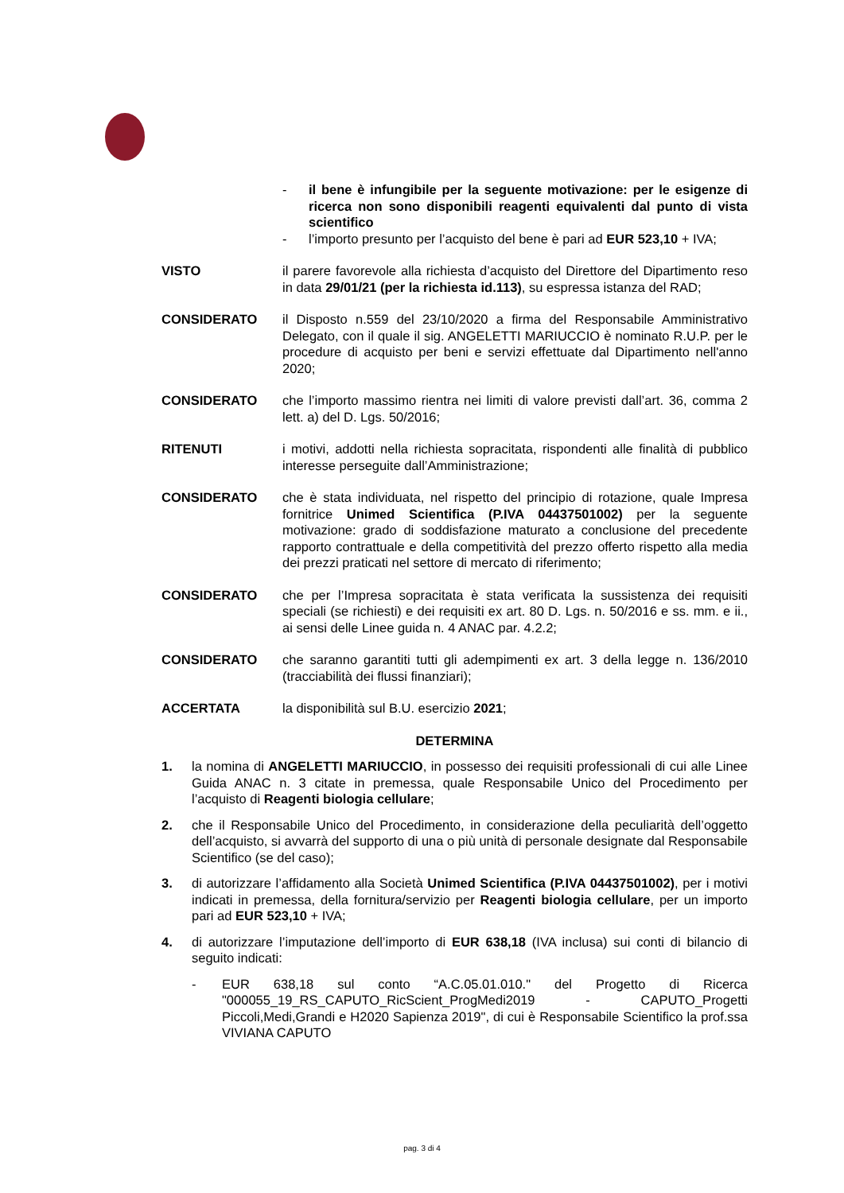- il bene è infungibile per la seguente motivazione: per le esigenze di ricerca non sono disponibili reagenti equivalenti dal punto di vista scientifico
- l’importo presunto per l’acquisto del bene è pari ad EUR 523,10 + IVA;
VISTO il parere favorevole alla richiesta d’acquisto del Direttore del Dipartimento reso in data 29/01/21 (per la richiesta id.113), su espressa istanza del RAD;
CONSIDERATO il Disposto n.559 del 23/10/2020 a firma del Responsabile Amministrativo Delegato, con il quale il sig. ANGELETTI MARIUCCIO è nominato R.U.P. per le procedure di acquisto per beni e servizi effettuate dal Dipartimento nell'anno 2020;
CONSIDERATO che l’importo massimo rientra nei limiti di valore previsti dall’art. 36, comma 2 lett. a) del D. Lgs. 50/2016;
RITENUTI i motivi, addotti nella richiesta sopracitata, rispondenti alle finalità di pubblico interesse perseguite dall’Amministrazione;
CONSIDERATO che è stata individuata, nel rispetto del principio di rotazione, quale Impresa fornitrice Unimed Scientifica (P.IVA 04437501002) per la seguente motivazione: grado di soddisfazione maturato a conclusione del precedente rapporto contrattuale e della competitività del prezzo offerto rispetto alla media dei prezzi praticati nel settore di mercato di riferimento;
CONSIDERATO che per l’Impresa sopracitata è stata verificata la sussistenza dei requisiti speciali (se richiesti) e dei requisiti ex art. 80 D. Lgs. n. 50/2016 e ss. mm. e ii., ai sensi delle Linee guida n. 4 ANAC par. 4.2.2;
CONSIDERATO che saranno garantiti tutti gli adempimenti ex art. 3 della legge n. 136/2010 (tracciabilità dei flussi finanziari);
ACCERTATA la disponibilità sul B.U. esercizio 2021;
DETERMINA
1. la nomina di ANGELETTI MARIUCCIO, in possesso dei requisiti professionali di cui alle Linee Guida ANAC n. 3 citate in premessa, quale Responsabile Unico del Procedimento per l’acquisto di Reagenti biologia cellulare;
2. che il Responsabile Unico del Procedimento, in considerazione della peculiarità dell’oggetto dell’acquisto, si avvarrà del supporto di una o più unità di personale designate dal Responsabile Scientifico (se del caso);
3. di autorizzare l’affidamento alla Società Unimed Scientifica (P.IVA 04437501002), per i motivi indicati in premessa, della fornitura/servizio per Reagenti biologia cellulare, per un importo pari ad EUR 523,10 + IVA;
4. di autorizzare l’imputazione dell’importo di EUR 638,18 (IVA inclusa) sui conti di bilancio di seguito indicati:
- EUR 638,18 sul conto “A.C.05.01.010." del Progetto di Ricerca "000055_19_RS_CAPUTO_RicScient_ProgMedi2019 - CAPUTO_Progetti Piccoli,Medi,Grandi e H2020 Sapienza 2019", di cui è Responsabile Scientifico la prof.ssa VIVIANA CAPUTO
pag. 3 di 4